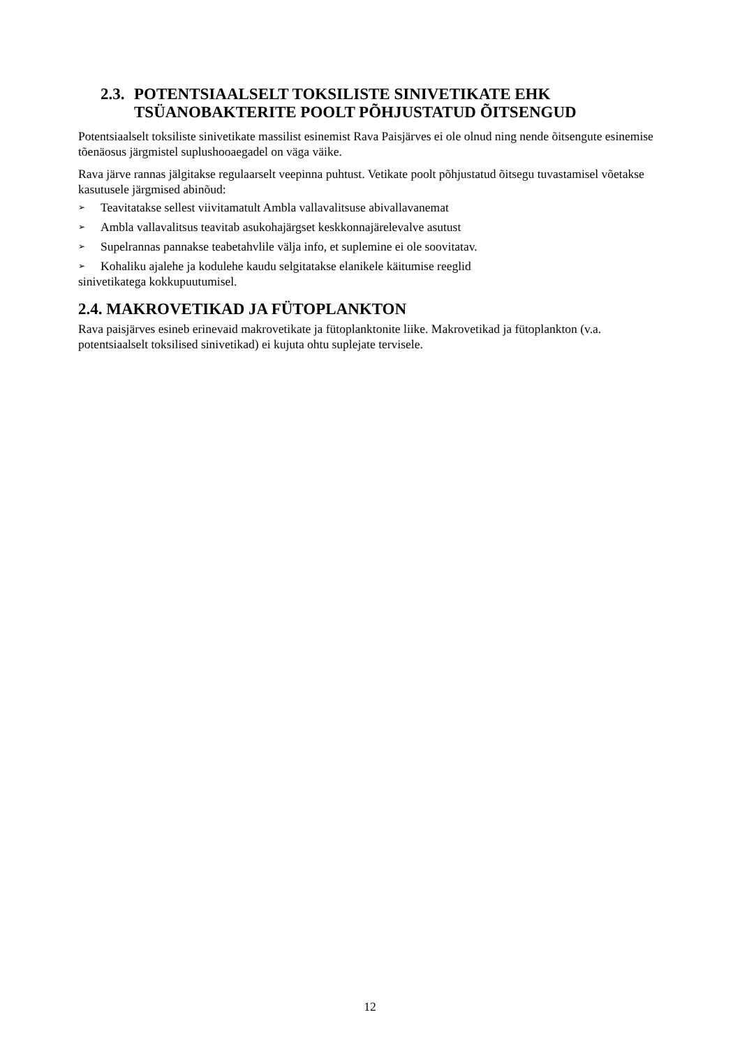2.3. POTENTSIAALSELT TOKSILISTE SINIVETIKATE EHK TSÜANOBAKTERITE POOLT PÕHJUSTATUD ÕITSENGUD
Potentsiaalselt toksiliste sinivetikate massilist esinemist Rava Paisjärves ei ole olnud ning nende õitsengute esinemise tõenäosus järgmistel suplushooaegadel on väga väike.
Rava järve rannas jälgitakse regulaarselt veepinna puhtust. Vetikate poolt põhjustatud õitsegu tuvastamisel võetakse kasutusele järgmised abinõud:
➢ Teavitatakse sellest viivitamatult Ambla vallavalitsuse abivallavanemat
➢ Ambla vallavalitsus teavitab asukohajärgset keskkonnajärelevalve asutust
➢ Supelrannas pannakse teabetahvlile välja info, et suplemine ei ole soovitatav.
➢ Kohaliku ajalehe ja kodulehe kaudu selgitatakse elanikele käitumise reeglid
sinivetikatega kokkupuutumisel.
2.4. MAKROVETIKAD JA FÜTOPLANKTON
Rava paisjärves esineb erinevaid makrovetikate ja fütoplanktonite liike. Makrovetikad ja fütoplankton (v.a. potentsiaalselt toksilised sinivetikad) ei kujuta ohtu suplejate tervisele.
12